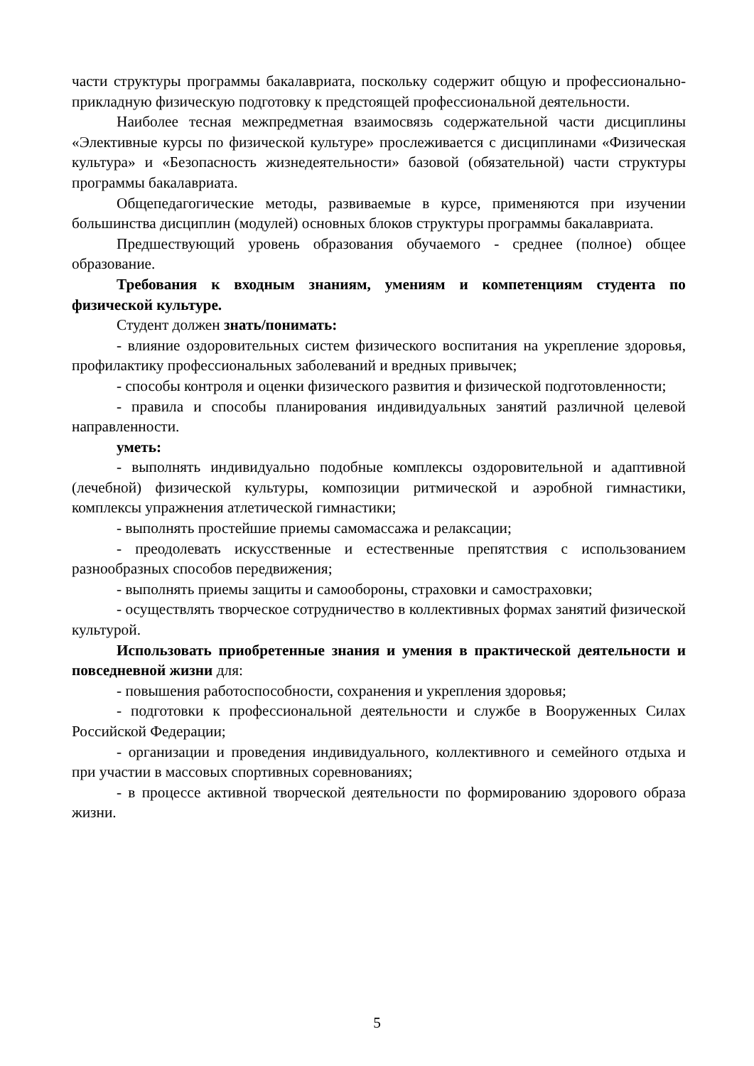части структуры программы бакалавриата, поскольку содержит общую и профессионально-прикладную физическую подготовку к предстоящей профессиональной деятельности.
Наиболее тесная межпредметная взаимосвязь содержательной части дисциплины «Элективные курсы по физической культуре» прослеживается с дисциплинами «Физическая культура» и «Безопасность жизнедеятельности» базовой (обязательной) части структуры программы бакалавриата.
Общепедагогические методы, развиваемые в курсе, применяются при изучении большинства дисциплин (модулей) основных блоков структуры программы бакалавриата.
Предшествующий уровень образования обучаемого - среднее (полное) общее образование.
Требования к входным знаниям, умениям и компетенциям студента по физической культуре.
Студент должен знать/понимать:
- влияние оздоровительных систем физического воспитания на укрепление здоровья, профилактику профессиональных заболеваний и вредных привычек;
- способы контроля и оценки физического развития и физической подготовленности;
- правила и способы планирования индивидуальных занятий различной целевой направленности.
уметь:
- выполнять индивидуально подобные комплексы оздоровительной и адаптивной (лечебной) физической культуры, композиции ритмической и аэробной гимнастики, комплексы упражнения атлетической гимнастики;
- выполнять простейшие приемы самомассажа и релаксации;
- преодолевать искусственные и естественные препятствия с использованием разнообразных способов передвижения;
- выполнять приемы защиты и самообороны, страховки и самостраховки;
- осуществлять творческое сотрудничество в коллективных формах занятий физической культурой.
Использовать приобретенные знания и умения в практической деятельности и повседневной жизни для:
- повышения работоспособности, сохранения и укрепления здоровья;
- подготовки к профессиональной деятельности и службе в Вооруженных Силах Российской Федерации;
- организации и проведения индивидуального, коллективного и семейного отдыха и при участии в массовых спортивных соревнованиях;
- в процессе активной творческой деятельности по формированию здорового образа жизни.
5